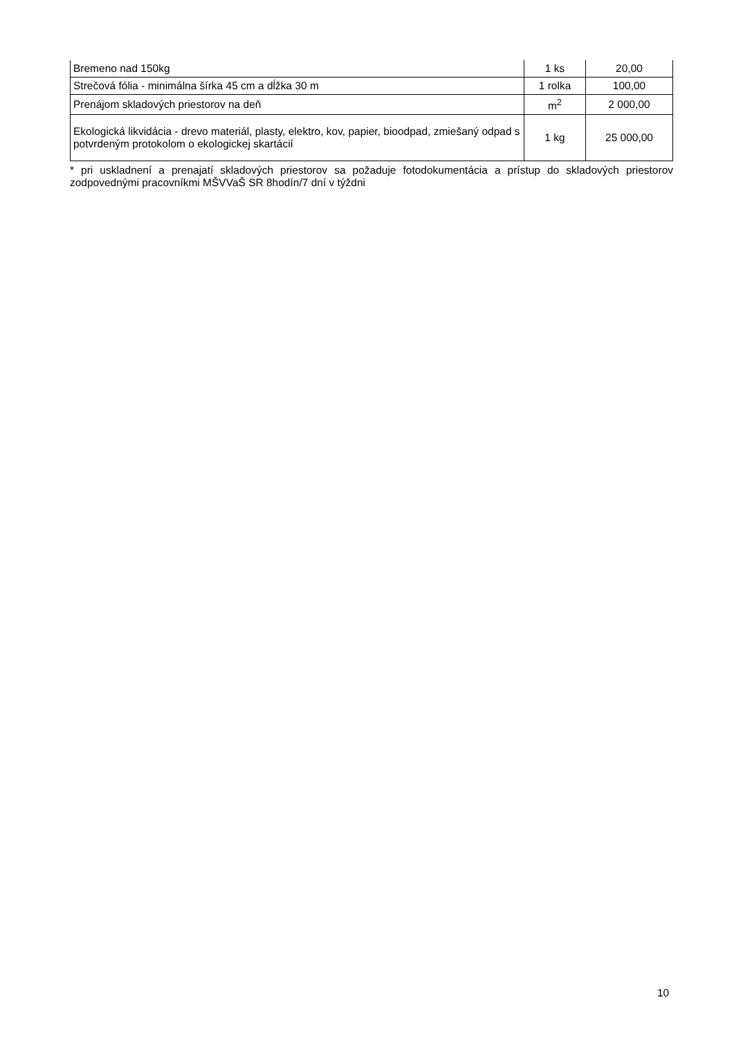| Bremeno nad 150kg | 1 ks | 20,00 |
| Strečová fólia - minimálna šírka 45 cm a dĺžka 30 m | 1 rolka | 100,00 |
| Prenájom skladových priestorov na deň | m<sup>2</sup> | 2 000,00 |
| Ekologická likvidácia - drevo materiál, plasty, elektro, kov, papier, bioodpad, zmiešaný odpad s potvrdeným protokolom o ekologickej skartácií | 1 kg | 25 000,00 |
* pri uskladnení a prenajatí skladových priestorov sa požaduje fotodokumentácia a prístup do skladových priestorov zodpovednými pracovníkmi MŠVVaŠ SR 8hodín/7 dní v týždni
10